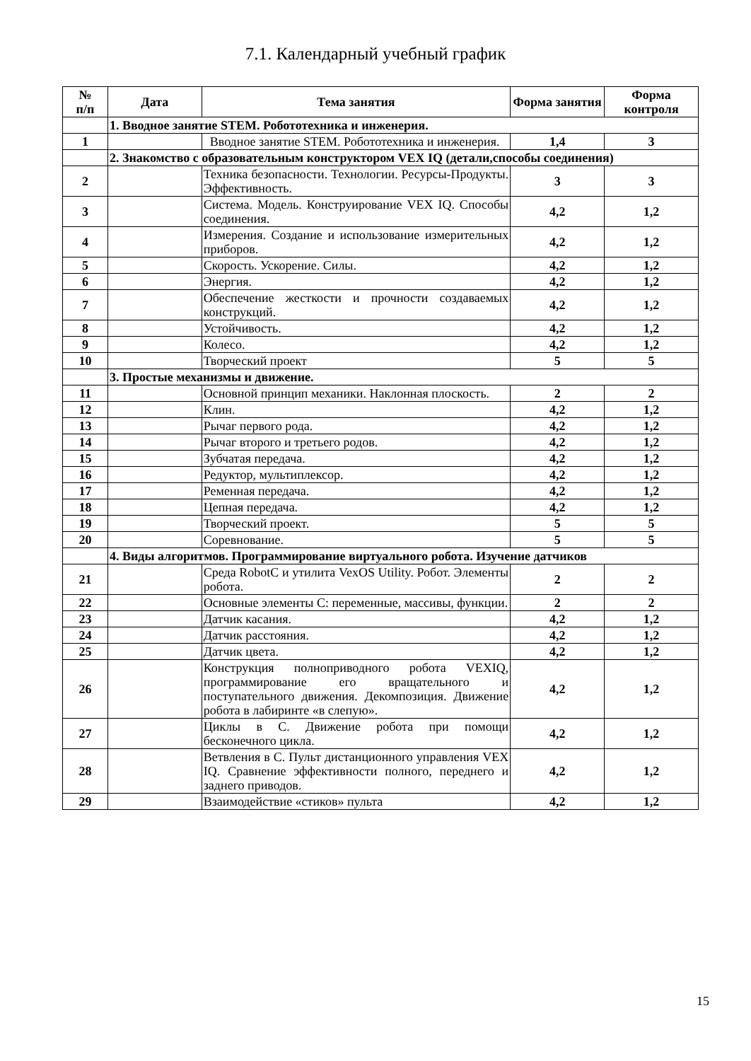7.1. Календарный учебный график
| № п/п | Дата | Тема занятия | Форма занятия | Форма контроля |
| --- | --- | --- | --- | --- |
| | 1. Вводное занятие STEM. Робототехника и инженерия. | | | |
| 1 | | Вводное занятие STEM. Робототехника и инженерия. | 1,4 | 3 |
| | 2. Знакомство с образовательным конструктором VEX IQ (детали,способы соединения) | | | |
| 2 | | Техника безопасности. Технологии. Ресурсы-Продукты. Эффективность. | 3 | 3 |
| 3 | | Система. Модель. Конструирование VEX IQ. Способы соединения. | 4,2 | 1,2 |
| 4 | | Измерения. Создание и использование измерительных приборов. | 4,2 | 1,2 |
| 5 | | Скорость. Ускорение. Силы. | 4,2 | 1,2 |
| 6 | | Энергия. | 4,2 | 1,2 |
| 7 | | Обеспечение жесткости и прочности создаваемых конструкций. | 4,2 | 1,2 |
| 8 | | Устойчивость. | 4,2 | 1,2 |
| 9 | | Колесо. | 4,2 | 1,2 |
| 10 | | Творческий проект | 5 | 5 |
| | 3. Простые механизмы и движение. | | | |
| 11 | | Основной принцип механики. Наклонная плоскость. | 2 | 2 |
| 12 | | Клин. | 4,2 | 1,2 |
| 13 | | Рычаг первого рода. | 4,2 | 1,2 |
| 14 | | Рычаг второго и третьего родов. | 4,2 | 1,2 |
| 15 | | Зубчатая передача. | 4,2 | 1,2 |
| 16 | | Редуктор, мультиплексор. | 4,2 | 1,2 |
| 17 | | Ременная передача. | 4,2 | 1,2 |
| 18 | | Цепная передача. | 4,2 | 1,2 |
| 19 | | Творческий проект. | 5 | 5 |
| 20 | | Соревнование. | 5 | 5 |
| | 4. Виды алгоритмов. Программирование виртуального робота. Изучение датчиков | | | |
| 21 | | Среда RobotC и утилита VexOS Utility. Робот. Элементы робота. | 2 | 2 |
| 22 | | Основные элементы С: переменные, массивы, функции. | 2 | 2 |
| 23 | | Датчик касания. | 4,2 | 1,2 |
| 24 | | Датчик расстояния. | 4,2 | 1,2 |
| 25 | | Датчик цвета. | 4,2 | 1,2 |
| 26 | | Конструкция полноприводного робота VEXIQ, программирование его вращательного и поступательного движения. Декомпозиция. Движение робота в лабиринте «в слепую». | 4,2 | 1,2 |
| 27 | | Циклы в С. Движение робота при помощи бесконечного цикла. | 4,2 | 1,2 |
| 28 | | Ветвления в С. Пульт дистанционного управления VEX IQ. Сравнение эффективности полного, переднего и заднего приводов. | 4,2 | 1,2 |
| 29 | | Взаимодействие «стиков» пульта | 4,2 | 1,2 |
15